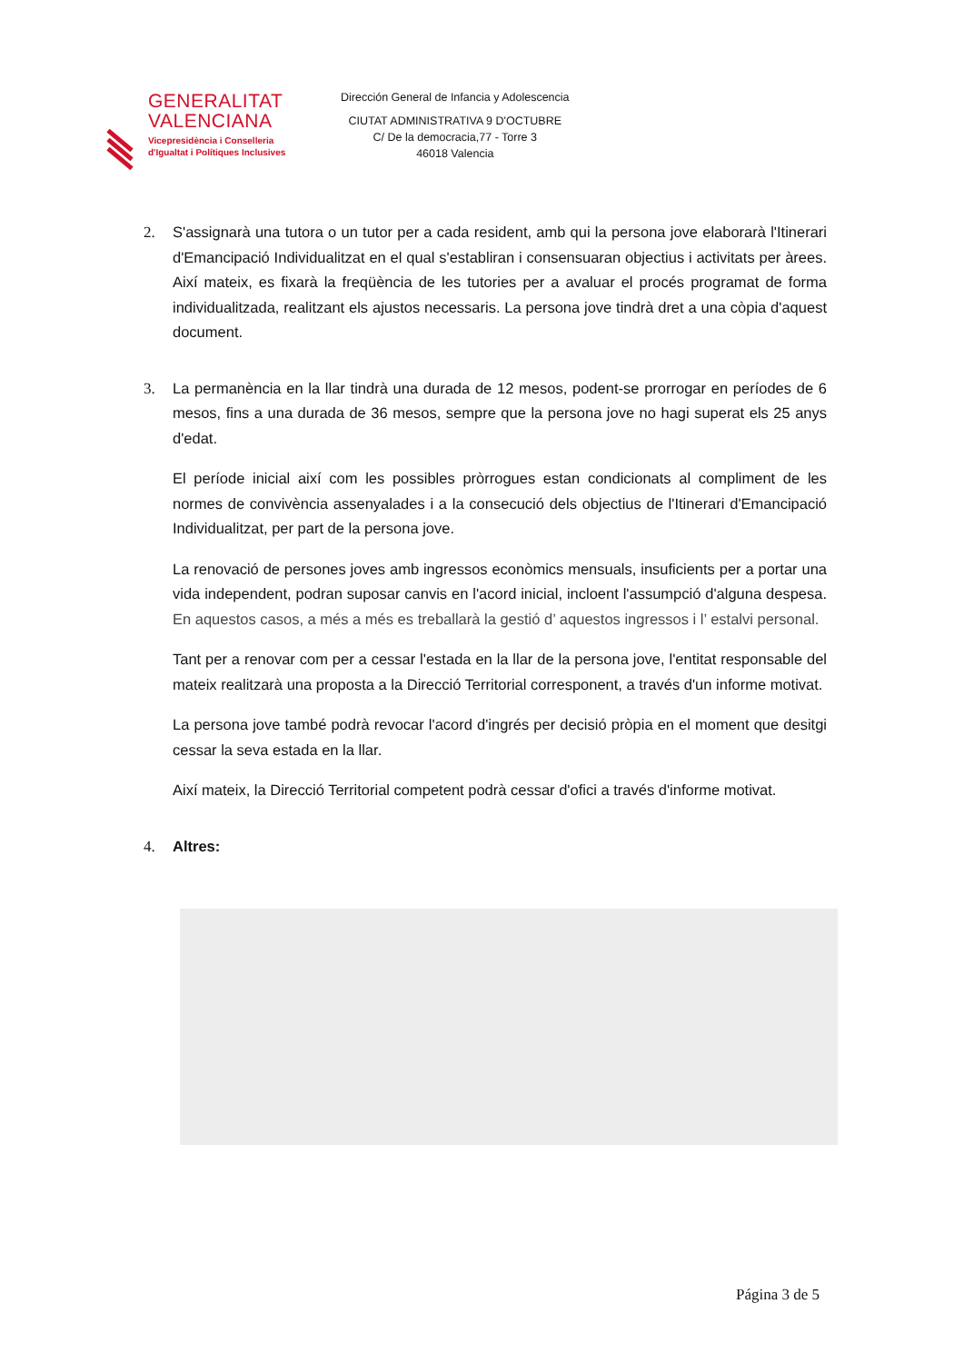GENERALITAT
VALENCIANA
Vicepresidència i Conselleria
d'Igualtat i Polítiques Inclusives
Dirección General de Infancia y Adolescencia
CIUTAT ADMINISTRATIVA 9 D'OCTUBRE
C/ De la democracia,77 - Torre 3
46018 Valencia
2. S'assignarà una tutora o un tutor per a cada resident, amb qui la persona jove elaborarà l'Itinerari d'Emancipació Individualitzat en el qual s'establiran i consensuaran objectius i activitats per àrees. Així mateix, es fixarà la freqüència de les tutories per a avaluar el procés programat de forma individualitzada, realitzant els ajustos necessaris. La persona jove tindrà dret a una còpia d'aquest document.
3. La permanència en la llar tindrà una durada de 12 mesos, podent-se prorrogar en períodes de 6 mesos, fins a una durada de 36 mesos, sempre que la persona jove no hagi superat els 25 anys d'edat.
El període inicial així com les possibles pròrrogues estan condicionats al compliment de les normes de convivència assenyalades i a la consecució dels objectius de l'Itinerari d'Emancipació Individualitzat, per part de la persona jove.
La renovació de persones joves amb ingressos econòmics mensuals, insuficients per a portar una vida independent, podran suposar canvis en l'acord inicial, incloent l'assumpció d'alguna despesa. En aquestos casos, a més a més es treballarà la gestió d’ aquestos ingressos i l’ estalvi personal.
Tant per a renovar com per a cessar l'estada en la llar de la persona jove, l'entitat responsable del mateix realitzarà una proposta a la Direcció Territorial corresponent, a través d'un informe motivat.
La persona jove també podrà revocar l'acord d'ingrés per decisió pròpia en el moment que desitgi cessar la seva estada en la llar.
Així mateix, la Direcció Territorial competent podrà cessar d'ofici a través d'informe motivat.
4. Altres:
Página 3 de 5